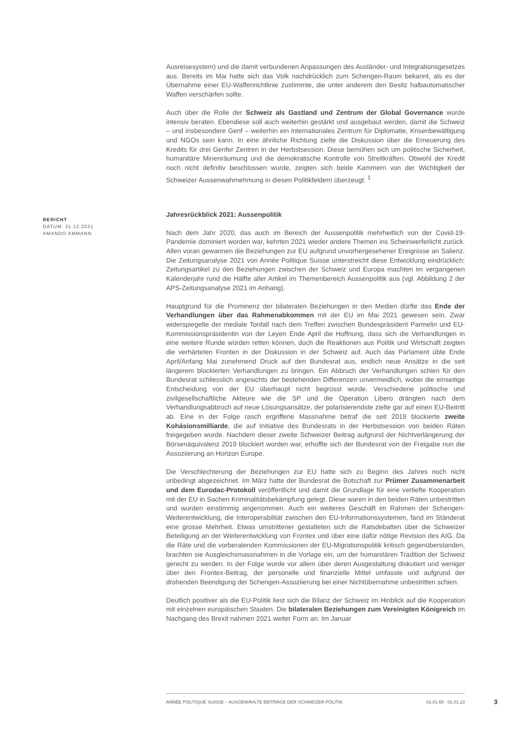Ausreisesystem) und die damit verbundenen Anpassungen des Ausländer- und Integrationsgesetzes aus. Bereits im Mai hatte sich das Volk nachdrücklich zum Schengen-Raum bekannt, als es der Übernahme einer EU-Waffenrichtlinie zustimmte, die unter anderem den Besitz halbautomatischer Waffen verschärfen sollte.
Auch über die Rolle der Schweiz als Gastland und Zentrum der Global Governance wurde intensiv beraten. Ebendiese soll auch weiterhin gestärkt und ausgebaut werden, damit die Schweiz – und insbesondere Genf – weiterhin ein internationales Zentrum für Diplomatie, Krisenbewältigung und NGOs sein kann. In eine ähnliche Richtung zielte die Diskussion über die Erneuerung des Kredits für drei Genfer Zentren in der Herbstsession. Diese bemühen sich um politische Sicherheit, humanitäre Minenräumung und die demokratische Kontrolle von Streitkräften. Obwohl der Kredit noch nicht definitiv beschlossen wurde, zeigten sich beide Kammern von der Wichtigkeit der Schweizer Aussenwahrnehmung in diesen Politikfeldern überzeugt. <sup>1</sup>
Jahresrückblick 2021: Aussenpolitik
Nach dem Jahr 2020, das auch im Bereich der Aussenpolitik mehrheitlich von der Covid-19-Pandemie dominiert worden war, kehrten 2021 wieder andere Themen ins Scheinwerferlicht zurück. Allen voran gewannen die Beziehungen zur EU aufgrund unvorhergesehener Ereignisse an Salienz. Die Zeitungsanalyse 2021 von Année Politique Suisse unterstreicht diese Entwicklung eindrücklich: Zeitungsartikel zu den Beziehungen zwischen der Schweiz und Europa machten im vergangenen Kalenderjahr rund die Hälfte aller Artikel im Themenbereich Aussenpolitik aus (vgl. Abbildung 2 der APS-Zeitungsanalyse 2021 im Anhang).
Hauptgrund für die Prominenz der bilateralen Beziehungen in den Medien dürfte das Ende der Verhandlungen über das Rahmenabkommen mit der EU im Mai 2021 gewesen sein. Zwar widerspiegelte der mediale Tonfall nach dem Treffen zwischen Bundespräsident Parmelin und EU-Kommissionspräsidentin von der Leyen Ende April die Hoffnung, dass sich die Verhandlungen in eine weitere Runde würden retten können, doch die Reaktionen aus Politik und Wirtschaft zeigten die verhärteten Fronten in der Diskussion in der Schweiz auf. Auch das Parlament übte Ende April/Anfang Mai zunehmend Druck auf den Bundesrat aus, endlich neue Ansätze in die seit längerem blockierten Verhandlungen zu bringen. Ein Abbruch der Verhandlungen schien für den Bundesrat schliesslich angesichts der bestehenden Differenzen unvermeidlich, wobei die einseitige Entscheidung von der EU überhaupt nicht begrüsst wurde. Verschiedene politische und zivilgesellschaftliche Akteure wie die SP und die Operation Libero drängten nach dem Verhandlungsabbruch auf neue Lösungsansätze, der polarisierendste zielte gar auf einen EU-Beitritt ab. Eine in der Folge rasch ergriffene Massnahme betraf die seit 2019 blockierte zweite Kohäsionsmilliarde, die auf Initiative des Bundesrats in der Herbstsession von beiden Räten freigegeben wurde. Nachdem dieser zweite Schweizer Beitrag aufgrund der Nichtverlängerung der Börsenäquivalenz 2019 blockiert worden war, erhoffte sich der Bundesrat von der Freigabe nun die Assoziierung an Horizon Europe.
Die Verschlechterung der Beziehungen zur EU hatte sich zu Beginn des Jahres noch nicht unbedingt abgezeichnet. Im März hatte der Bundesrat die Botschaft zur Prümer Zusammenarbeit und dem Eurodac-Protokoll veröffentlicht und damit die Grundlage für eine vertiefte Kooperation mit der EU in Sachen Kriminalitätsbekämpfung gelegt. Diese waren in den beiden Räten unbestritten und wurden einstimmig angenommen. Auch ein weiteres Geschäft im Rahmen der Schengen-Weiterentwicklung, die Interoperabilität zwischen den EU-Informationssystemen, fand im Ständerat eine grosse Mehrheit. Etwas umstrittener gestalteten sich die Ratsdebatten über die Schweizer Beteiligung an der Weiterentwicklung von Frontex und über eine dafür nötige Revision des AIG. Da die Räte und die vorberatenden Kommissionen der EU-Migrationspolitik kritisch gegenüberstanden, brachten sie Ausgleichsmassnahmen in die Vorlage ein, um der humanitären Tradition der Schweiz gerecht zu werden. In der Folge wurde vor allem über deren Ausgestaltung diskutiert und weniger über den Frontex-Beitrag, der personelle und finanzielle Mittel umfasste und aufgrund der drohenden Beendigung der Schengen-Assoziierung bei einer Nichtübernahme unbestritten schien.
Deutlich positiver als die EU-Politik liest sich die Bilanz der Schweiz im Hinblick auf die Kooperation mit einzelnen europäischen Staaten. Die bilateralen Beziehungen zum Vereinigten Königreich im Nachgang des Brexit nahmen 2021 weiter Form an. Im Januar
BERICHT
DATUM: 31.12.2021
AMANDO AMMANN
ANNÉE POLITIQUE SUISSE – AUSGEWÄHLTE BEITRÄGE DER SCHWEIZER POLITIK 01.01.65 - 01.01.23
3